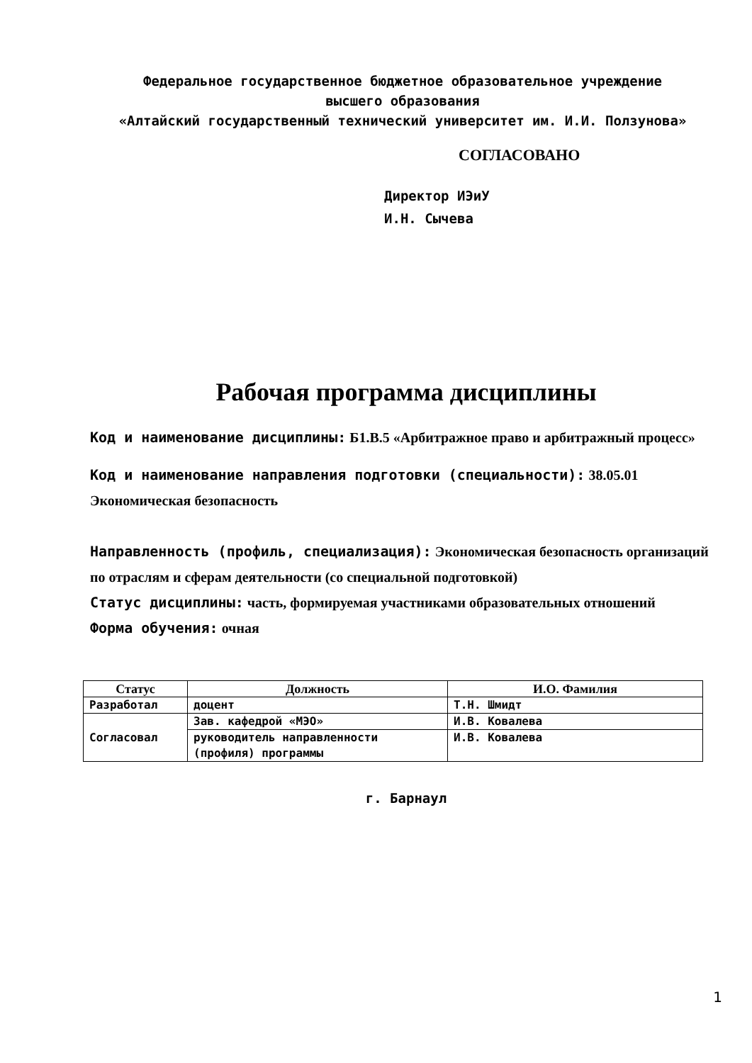Федеральное государственное бюджетное образовательное учреждение
высшего образования
«Алтайский государственный технический университет им. И.И. Ползунова»
СОГЛАСОВАНО
Директор ИЭиУ
И.Н. Сычева
Рабочая программа дисциплины
Код и наименование дисциплины: Б1.В.5 «Арбитражное право и арбитражный процесс»
Код и наименование направления подготовки (специальности): 38.05.01 Экономическая безопасность
Направленность (профиль, специализация): Экономическая безопасность организаций по отраслям и сферам деятельности (со специальной подготовкой)
Статус дисциплины: часть, формируемая участниками образовательных отношений
Форма обучения: очная
| Статус | Должность | И.О. Фамилия |
| --- | --- | --- |
| Разработал | доцент | Т.Н. Шмидт |
| Согласовал | Зав. кафедрой «МЭО» | И.В. Ковалева |
| | руководитель направленности (профиля) программы | И.В. Ковалева |
г. Барнаул
1